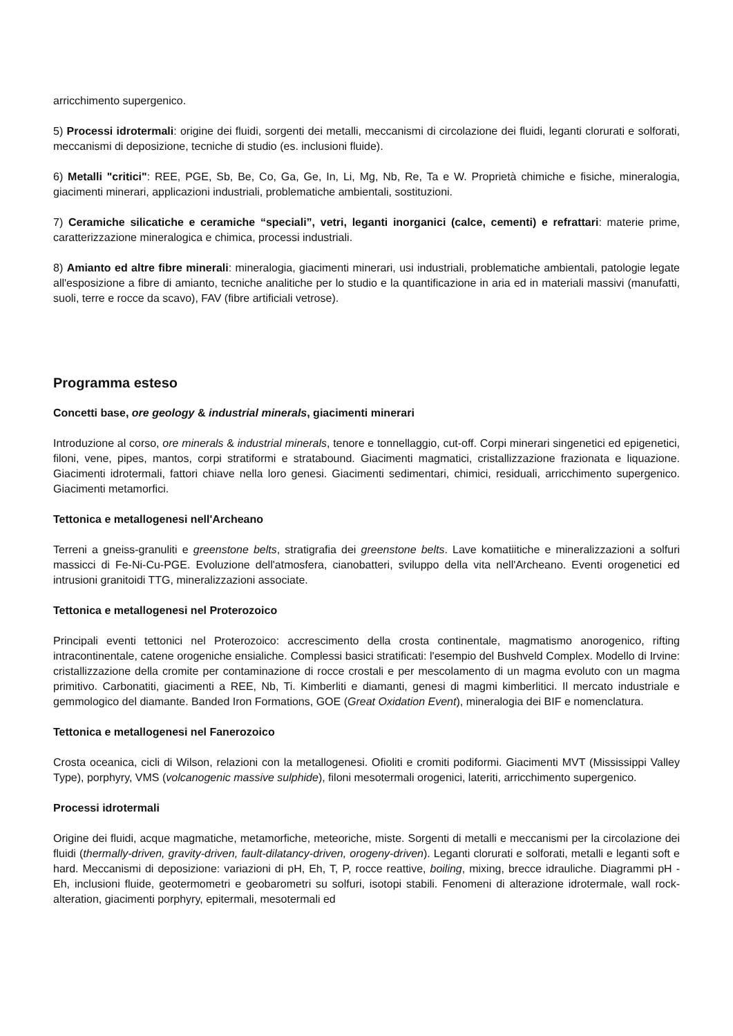arricchimento supergenico.
5) Processi idrotermali: origine dei fluidi, sorgenti dei metalli, meccanismi di circolazione dei fluidi, leganti clorurati e solforati, meccanismi di deposizione, tecniche di studio (es. inclusioni fluide).
6) Metalli "critici": REE, PGE, Sb, Be, Co, Ga, Ge, In, Li, Mg, Nb, Re, Ta e W. Proprietà chimiche e fisiche, mineralogia, giacimenti minerari, applicazioni industriali, problematiche ambientali, sostituzioni.
7) Ceramiche silicatiche e ceramiche “speciali”, vetri, leganti inorganici (calce, cementi) e refrattari: materie prime, caratterizzazione mineralogica e chimica, processi industriali.
8) Amianto ed altre fibre minerali: mineralogia, giacimenti minerari, usi industriali, problematiche ambientali, patologie legate all'esposizione a fibre di amianto, tecniche analitiche per lo studio e la quantificazione in aria ed in materiali massivi (manufatti, suoli, terre e rocce da scavo), FAV (fibre artificiali vetrose).
Programma esteso
Concetti base, ore geology & industrial minerals, giacimenti minerari
Introduzione al corso, ore minerals & industrial minerals, tenore e tonnellaggio, cut-off. Corpi minerari singenetici ed epigenetici, filoni, vene, pipes, mantos, corpi stratiformi e stratabound. Giacimenti magmatici, cristallizzazione frazionata e liquazione. Giacimenti idrotermali, fattori chiave nella loro genesi. Giacimenti sedimentari, chimici, residuali, arricchimento supergenico. Giacimenti metamorfici.
Tettonica e metallogenesi nell'Archeano
Terreni a gneiss-granuliti e greenstone belts, stratigrafia dei greenstone belts. Lave komatiitiche e mineralizzazioni a solfuri massicci di Fe-Ni-Cu-PGE. Evoluzione dell'atmosfera, cianobatteri, sviluppo della vita nell'Archeano. Eventi orogenetici ed intrusioni granitoidi TTG, mineralizzazioni associate.
Tettonica e metallogenesi nel Proterozoico
Principali eventi tettonici nel Proterozoico: accrescimento della crosta continentale, magmatismo anorogenico, rifting intracontinentale, catene orogeniche ensialiche. Complessi basici stratificati: l'esempio del Bushveld Complex. Modello di Irvine: cristallizzazione della cromite per contaminazione di rocce crostali e per mescolamento di un magma evoluto con un magma primitivo. Carbonatiti, giacimenti a REE, Nb, Ti. Kimberliti e diamanti, genesi di magmi kimberlitici. Il mercato industriale e gemmologico del diamante. Banded Iron Formations, GOE (Great Oxidation Event), mineralogia dei BIF e nomenclatura.
Tettonica e metallogenesi nel Fanerozoico
Crosta oceanica, cicli di Wilson, relazioni con la metallogenesi. Ofioliti e cromiti podiformi. Giacimenti MVT (Mississippi Valley Type), porphyry, VMS (volcanogenic massive sulphide), filoni mesotermali orogenici, lateriti, arricchimento supergenico.
Processi idrotermali
Origine dei fluidi, acque magmatiche, metamorfiche, meteoriche, miste. Sorgenti di metalli e meccanismi per la circolazione dei fluidi (thermally-driven, gravity-driven, fault-dilatancy-driven, orogeny-driven). Leganti clorurati e solforati, metalli e leganti soft e hard. Meccanismi di deposizione: variazioni di pH, Eh, T, P, rocce reattive, boiling, mixing, brecce idrauliche. Diagrammi pH - Eh, inclusioni fluide, geotermometri e geobarometri su solfuri, isotopi stabili. Fenomeni di alterazione idrotermale, wall rock-alteration, giacimenti porphyry, epitermali, mesotermali ed